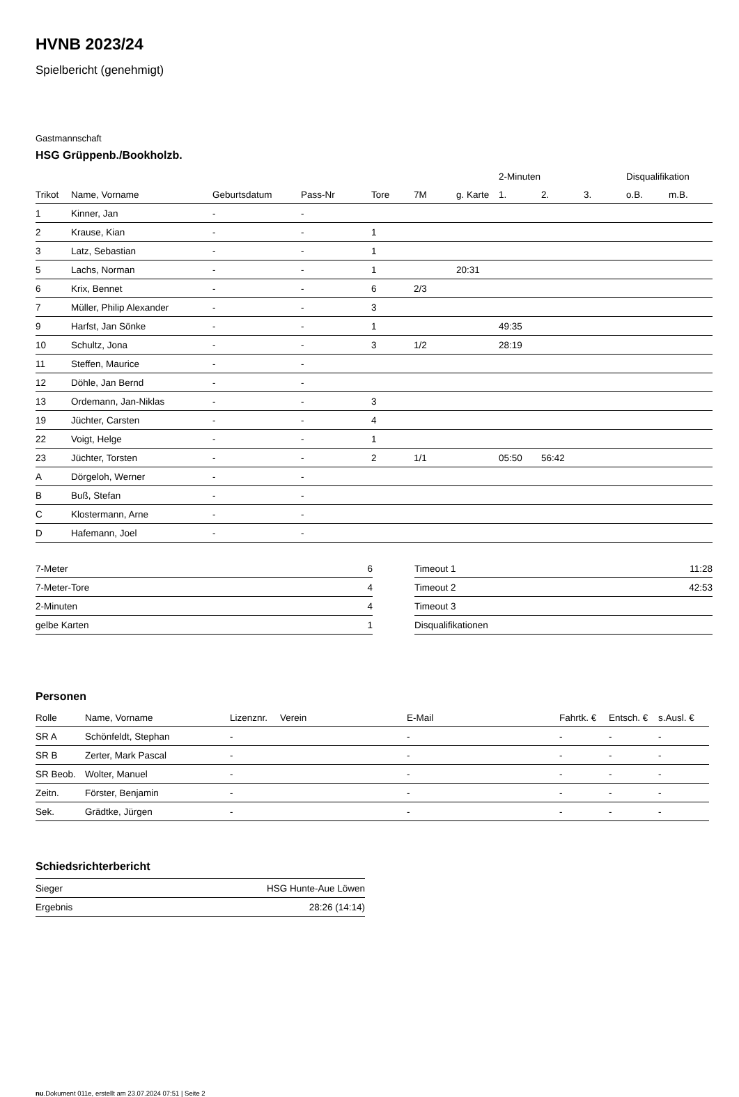HVNB 2023/24
Spielbericht (genehmigt)
Gastmannschaft
HSG Grüppenb./Bookholzb.
| | | | | | | | 2-Minuten | | | Disqualifikation | |
| --- | --- | --- | --- | --- | --- | --- | --- | --- | --- | --- | --- |
| Trikot | Name, Vorname | Geburtsdatum | Pass-Nr | Tore | 7M | g. Karte | 1. | 2. | 3. | o.B. | m.B. |
| 1 | Kinner, Jan | - | - | | | | | | | | |
| 2 | Krause, Kian | - | - | 1 | | | | | | | |
| 3 | Latz, Sebastian | - | - | 1 | | | | | | | |
| 5 | Lachs, Norman | - | - | 1 | | 20:31 | | | | | |
| 6 | Krix, Bennet | - | - | 6 | 2/3 | | | | | | |
| 7 | Müller, Philip Alexander | - | - | 3 | | | | | | | |
| 9 | Harfst, Jan Sönke | - | - | 1 | | | 49:35 | | | | |
| 10 | Schultz, Jona | - | - | 3 | 1/2 | | 28:19 | | | | |
| 11 | Steffen, Maurice | - | - | | | | | | | | |
| 12 | Döhle, Jan Bernd | - | - | | | | | | | | |
| 13 | Ordemann, Jan-Niklas | - | - | 3 | | | | | | | |
| 19 | Jüchter, Carsten | - | - | 4 | | | | | | | |
| 22 | Voigt, Helge | - | - | 1 | | | | | | | |
| 23 | Jüchter, Torsten | - | - | 2 | 1/1 | | 05:50 | 56:42 | | | |
| A | Dörgeloh, Werner | - | - | | | | | | | | |
| B | Buß, Stefan | - | - | | | | | | | | |
| C | Klostermann, Arne | - | - | | | | | | | | |
| D | Hafemann, Joel | - | - | | | | | | | | |
| 7-Meter | 6 |
| 7-Meter-Tore | 4 |
| 2-Minuten | 4 |
| gelbe Karten | 1 |
| Timeout 1 | 11:28 |
| Timeout 2 | 42:53 |
| Timeout 3 | |
| Disqualifikationen | |
Personen
| Rolle | Name, Vorname | Lizenznr. | Verein | E-Mail | Fahrtk. € | Entsch. € | s.Ausl. € |
| --- | --- | --- | --- | --- | --- | --- | --- |
| SR A | Schönfeldt, Stephan | - | | - | - | - | - |
| SR B | Zerter, Mark Pascal | - | | - | - | - | - |
| SR Beob. | Wolter, Manuel | - | | - | - | - | - |
| Zeitn. | Förster, Benjamin | - | | - | - | - | - |
| Sek. | Grädtke, Jürgen | - | | - | - | - | - |
Schiedsrichterbericht
| Sieger | HSG Hunte-Aue Löwen |
| Ergebnis | 28:26 (14:14) |
nu.Dokument 011e, erstellt am 23.07.2024 07:51 | Seite 2